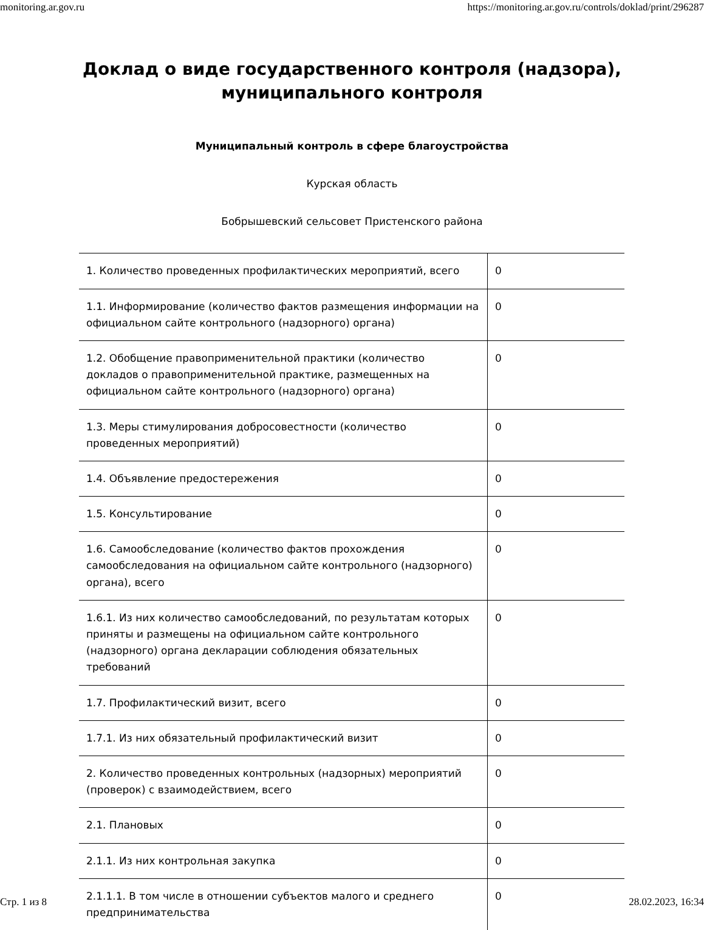monitoring.ar.gov.ru https://monitoring.ar.gov.ru/controls/doklad/print/296287
Доклад о виде государственного контроля (надзора),
муниципального контроля
Муниципальный контроль в сфере благоустройства
Курская область
Бобрышевский сельсовет Пристенского района
| 1. Количество проведенных профилактических мероприятий, всего | 0 |
| 1.1. Информирование (количество фактов размещения информации на официальном сайте контрольного (надзорного) органа) | 0 |
| 1.2. Обобщение правоприменительной практики (количество докладов о правоприменительной практике, размещенных на официальном сайте контрольного (надзорного) органа) | 0 |
| 1.3. Меры стимулирования добросовестности (количество проведенных мероприятий) | 0 |
| 1.4. Объявление предостережения | 0 |
| 1.5. Консультирование | 0 |
| 1.6. Самообследование (количество фактов прохождения самообследования на официальном сайте контрольного (надзорного) органа), всего | 0 |
| 1.6.1. Из них количество самообследований, по результатам которых приняты и размещены на официальном сайте контрольного (надзорного) органа декларации соблюдения обязательных требований | 0 |
| 1.7. Профилактический визит, всего | 0 |
| 1.7.1. Из них обязательный профилактический визит | 0 |
| 2. Количество проведенных контрольных (надзорных) мероприятий (проверок) с взаимодействием, всего | 0 |
| 2.1. Плановых | 0 |
| 2.1.1. Из них контрольная закупка | 0 |
| 2.1.1.1. В том числе в отношении субъектов малого и среднего предпринимательства | 0 |
Стр. 1 из 8 28.02.2023, 16:34